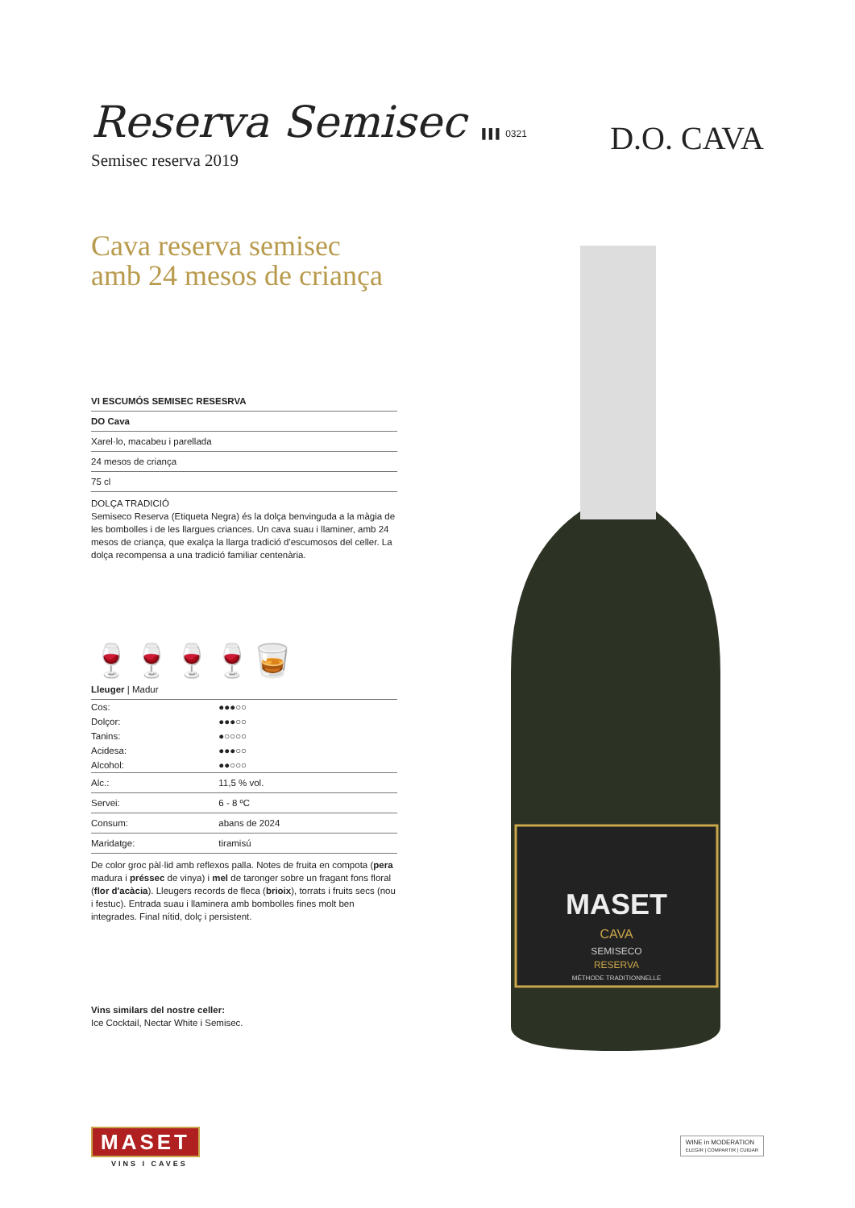Reserva Semisec ▌▌▌ 0321
Semisec reserva 2019
Cava reserva semisec
amb 24 mesos de criança
VI ESCUMÓS SEMISEC RESESRVA
DO Cava
Xarel·lo, macabeu i parellada
24 mesos de criança
75 cl
DOLÇA TRADICIÓ
Semiseco Reserva (Etiqueta Negra) és la dolça benvinguda a la màgia de les bombolles i de les llargues criances. Un cava suau i llaminer, amb 24 mesos de criança, que exalça la llarga tradició d'escumosos del celler. La dolça recompensa a una tradició familiar centenària.
🍷🍷🍷🍷🥃
Lleuger | Madur
| Cos: | ●●●○○ |
| Dolçor: | ●●●○○ |
| Tanins: | ●○○○○ |
| Acidesa: | ●●●○○ |
| Alcohol: | ●●○○○ |
| Alc.: | 11,5 % vol. |
| Servei: | 6 - 8 ºC |
| Consum: | abans de 2024 |
| Maridatge: | tiramisú |
De color groc pàl·lid amb reflexos palla. Notes de fruita en compota (pera madura i préssec de vinya) i mel de taronger sobre un fragant fons floral (flor d'acàcia). Lleugers records de fleca (brioix), torrats i fruits secs (nou i festuc). Entrada suau i llaminera amb bombolles fines molt ben integrades. Final nítid, dolç i persistent.
Vins similars del nostre celler:
Ice Cocktail, Nectar White i Semisec.
D.O. CAVA
MASET
CAVA
SEMISECO
RESERVA
MÉTHODE TRADITIONNELLE
MASET
VINS I CAVES
WINE in MODERATION
ELEGIR | COMPARTIR | CUIDAR